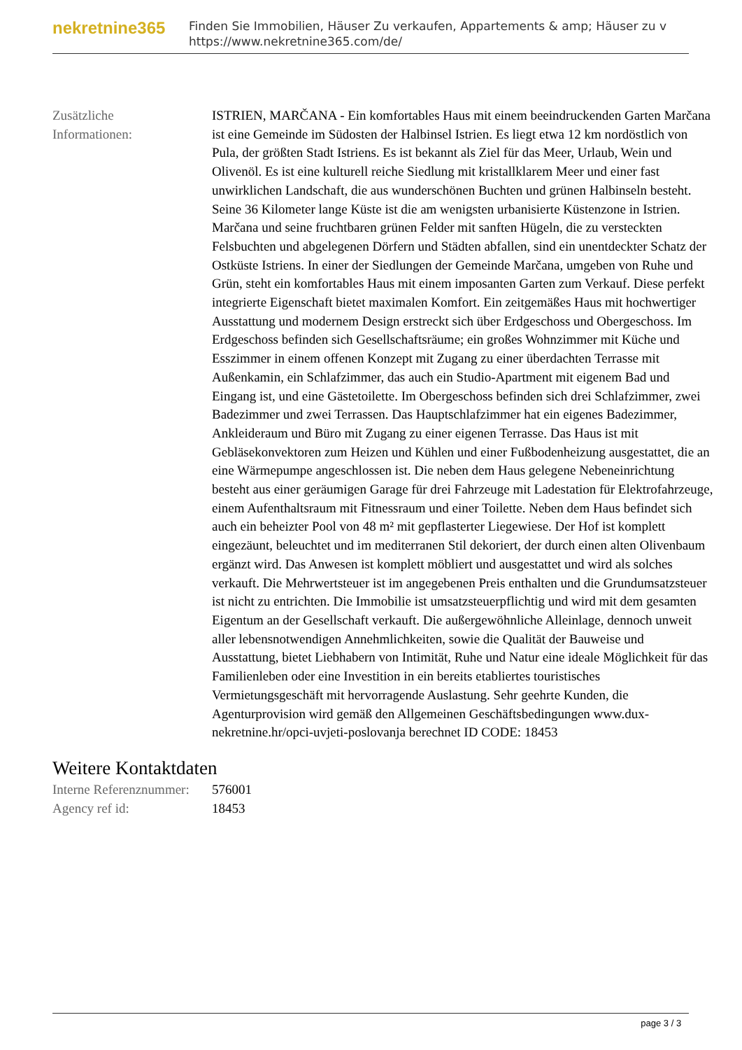nekretnine365
Finden Sie Immobilien, Häuser Zu verkaufen, Appartements & amp; Häuser zu v
https://www.nekretnine365.com/de/
| Zusätzliche Informationen: | ISTRIEN, MARČANA - Ein komfortables Haus mit einem beeindruckenden Garten Marčana ist eine Gemeinde im Südosten der Halbinsel Istrien. Es liegt etwa 12 km nordöstlich von Pula, der größten Stadt Istriens. Es ist bekannt als Ziel für das Meer, Urlaub, Wein und Olivenöl. Es ist eine kulturell reiche Siedlung mit kristallklarem Meer und einer fast unwirklichen Landschaft, die aus wunderschönen Buchten und grünen Halbinseln besteht. Seine 36 Kilometer lange Küste ist die am wenigsten urbanisierte Küstenzone in Istrien. Marčana und seine fruchtbaren grünen Felder mit sanften Hügeln, die zu versteckten Felsbuchten und abgelegenen Dörfern und Städten abfallen, sind ein unentdeckter Schatz der Ostküste Istriens. In einer der Siedlungen der Gemeinde Marčana, umgeben von Ruhe und Grün, steht ein komfortables Haus mit einem imposanten Garten zum Verkauf. Diese perfekt integrierte Eigenschaft bietet maximalen Komfort. Ein zeitgemäßes Haus mit hochwertiger Ausstattung und modernem Design erstreckt sich über Erdgeschoss und Obergeschoss. Im Erdgeschoss befinden sich Gesellschaftsräume; ein großes Wohnzimmer mit Küche und Esszimmer in einem offenen Konzept mit Zugang zu einer überdachten Terrasse mit Außenkamin, ein Schlafzimmer, das auch ein Studio-Apartment mit eigenem Bad und Eingang ist, und eine Gästetoilette. Im Obergeschoss befinden sich drei Schlafzimmer, zwei Badezimmer und zwei Terrassen. Das Hauptschlafzimmer hat ein eigenes Badezimmer, Ankleideraum und Büro mit Zugang zu einer eigenen Terrasse. Das Haus ist mit Gebläsekonvektoren zum Heizen und Kühlen und einer Fußbodenheizung ausgestattet, die an eine Wärmepumpe angeschlossen ist. Die neben dem Haus gelegene Nebeneinrichtung besteht aus einer geräumigen Garage für drei Fahrzeuge mit Ladestation für Elektrofahrzeuge, einem Aufenthaltsraum mit Fitnessraum und einer Toilette. Neben dem Haus befindet sich auch ein beheizter Pool von 48 m² mit gepflasterter Liegewiese. Der Hof ist komplett eingezäunt, beleuchtet und im mediterranen Stil dekoriert, der durch einen alten Olivenbaum ergänzt wird. Das Anwesen ist komplett möbliert und ausgestattet und wird als solches verkauft. Die Mehrwertsteuer ist im angegebenen Preis enthalten und die Grundumsatzsteuer ist nicht zu entrichten. Die Immobilie ist umsatzsteuerpflichtig und wird mit dem gesamten Eigentum an der Gesellschaft verkauft. Die außergewöhnliche Alleinlage, dennoch unweit aller lebensnotwendigen Annehmlichkeiten, sowie die Qualität der Bauweise und Ausstattung, bietet Liebhabern von Intimität, Ruhe und Natur eine ideale Möglichkeit für das Familienleben oder eine Investition in ein bereits etabliertes touristisches Vermietungsgeschäft mit hervorragende Auslastung. Sehr geehrte Kunden, die Agenturprovision wird gemäß den Allgemeinen Geschäftsbedingungen www.dux-nekretnine.hr/opci-uvjeti-poslovanja berechnet ID CODE: 18453 |
Weitere Kontaktdaten
| Interne Referenznummer: | 576001 |
| Agency ref id: | 18453 |
page 3 / 3